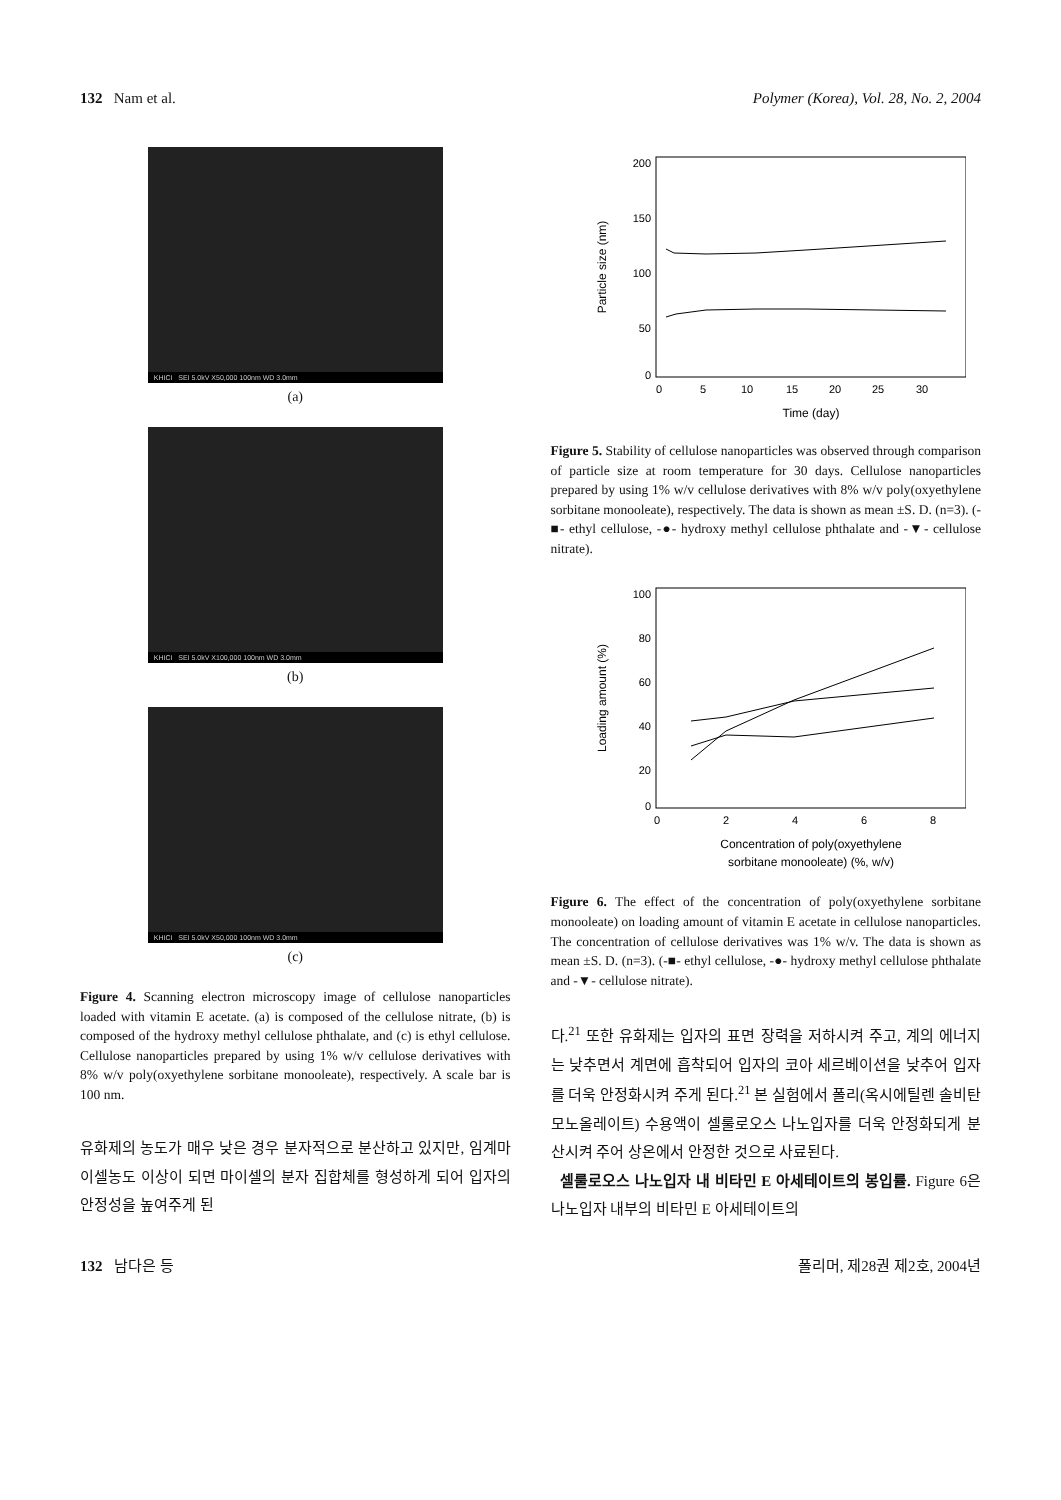132 Nam et al. Polymer (Korea), Vol. 28, No. 2, 2004
KHICI SEI 5.0kV X50,000 100nm WD 3.0mm
(a)
KHICI SEI 5.0kV X100,000 100nm WD 3.0mm
(b)
KHICI SEI 5.0kV X50,000 100nm WD 3.0mm
(c)
Figure 4. Scanning electron microscopy image of cellulose nanoparticles loaded with vitamin E acetate. (a) is composed of the cellulose nitrate, (b) is composed of the hydroxy methyl cellulose phthalate, and (c) is ethyl cellulose. Cellulose nanoparticles prepared by using 1% w/v cellulose derivatives with 8% w/v poly(oxyethylene sorbitane monooleate), respectively. A scale bar is 100 nm.
유화제의 농도가 매우 낮은 경우 분자적으로 분산하고 있지만, 임계마이셀농도 이상이 되면 마이셀의 분자 집합체를 형성하게 되어 입자의 안정성을 높여주게 된
Particle size (nm)
200
150
100
50
0
0
5
10
15
20
25
30
Time (day)
Figure 5. Stability of cellulose nanoparticles was observed through comparison of particle size at room temperature for 30 days. Cellulose nanoparticles prepared by using 1% w/v cellulose derivatives with 8% w/v poly(oxyethylene sorbitane monooleate), respectively. The data is shown as mean ±S. D. (n=3). (-■- ethyl cellulose, -●- hydroxy methyl cellulose phthalate and -▼- cellulose nitrate).
Loading amount (%)
100
80
60
40
20
0
0
2
4
6
8
Concentration of poly(oxyethylene
sorbitane monooleate) (%, w/v)
Figure 6. The effect of the concentration of poly(oxyethylene sorbitane monooleate) on loading amount of vitamin E acetate in cellulose nanoparticles. The concentration of cellulose derivatives was 1% w/v. The data is shown as mean ±S. D. (n=3). (-■- ethyl cellulose, -●- hydroxy methyl cellulose phthalate and -▼- cellulose nitrate).
다.<sup>21</sup> 또한 유화제는 입자의 표면 장력을 저하시켜 주고, 계의 에너지는 낮추면서 계면에 흡착되어 입자의 코아 세르베이션을 낮추어 입자를 더욱 안정화시켜 주게 된다.<sup>21</sup> 본 실험에서 폴리(옥시에틸렌 솔비탄 모노올레이트) 수용액이 셀룰로오스 나노입자를 더욱 안정화되게 분산시켜 주어 상온에서 안정한 것으로 사료된다.
셀룰로오스 나노입자 내 비타민 E 아세테이트의 봉입률. Figure 6은 나노입자 내부의 비타민 E 아세테이트의
132 남다은 등 폴리머, 제28권 제2호, 2004년